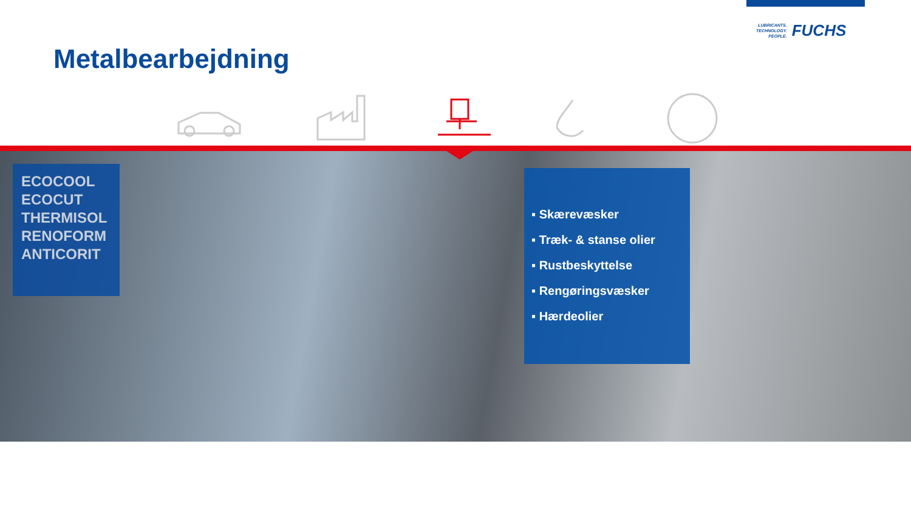Metalbearbejdning
LUBRICANTS.
TECHNOLOGY.
PEOPLE.
FUCHS
ECOCOOL
ECOCUT
THERMISOL
RENOFORM
ANTICORIT
▪ Skærevæsker
▪ Træk- & stanse olier
▪ Rustbeskyttelse
▪ Rengøringsvæsker
▪ Hærdeolier